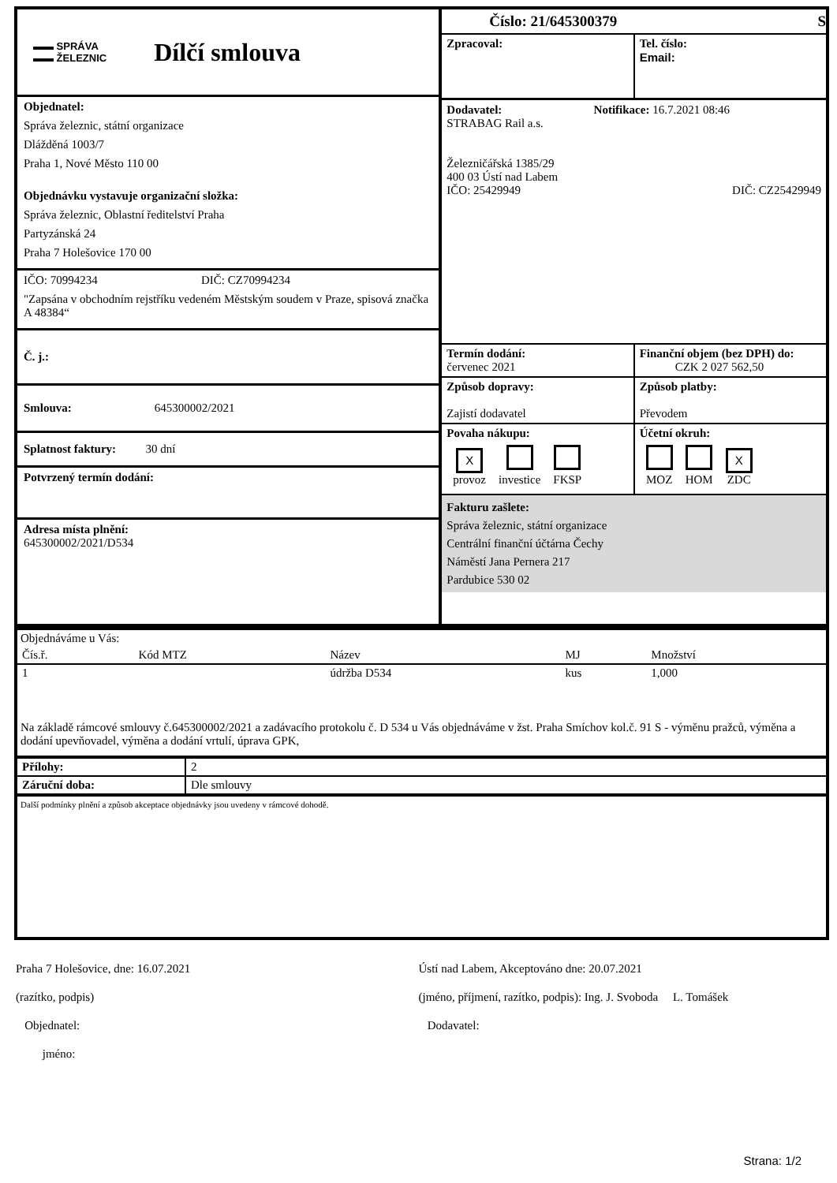▬▬ SPRÁVA
▬▬ ŽELEZNIC
Dílčí smlouva
Objednatel:
Správa železnic, státní organizace
Dlážděná 1003/7
Praha 1, Nové Město 110 00
Objednávku vystavuje organizační složka:
Správa železnic, Oblastní ředitelství Praha
Partyzánská 24
Praha 7 Holešovice 170 00
IČO: 70994234 DIČ: CZ70994234
"Zapsána v obchodním rejstříku vedeném Městským soudem v Praze, spisová značka A 48384“
Č. j.:
Smlouva: 645300002/2021
Splatnost faktury: 30 dní
Potvrzený termín dodání:
Adresa místa plnění:
645300002/2021/D534
Číslo: 21/645300379 S
Zpracoval: Tel. číslo:
Email:
Dodavatel: Notifikace: 16.7.2021 08:46
STRABAG Rail a.s.
Železničářská 1385/29
400 03 Ústí nad Labem
IČO: 25429949 DIČ: CZ25429949
Termín dodání:
červenec 2021
Finanční objem (bez DPH) do:
CZK 2 027 562,50
Způsob dopravy:
Zajistí dodavatel
Způsob platby:
Převodem
Povaha nákupu:
X
provoz
investice
FKSP
Účetní okruh:
MOZ
HOM X
ZDC
Fakturu zašlete:
Správa železnic, státní organizace
Centrální finanční účtárna Čechy
Náměstí Jana Pernera 217
Pardubice 530 02
Objednáváme u Vás:
| Čís.ř. | Kód MTZ | Název | MJ | Množství |
| --- | --- | --- | --- | --- |
| 1 | | údržba D534 | kus | 1,000 |
Na základě rámcové smlouvy č.645300002/2021 a zadávacího protokolu č. D 534 u Vás objednáváme v žst. Praha Smíchov kol.č. 91 S - výměnu pražců, výměna a dodání upevňovadel, výměna a dodání vrtulí, úprava GPK,
| Přílohy: | 2 |
| Záruční doba: | Dle smlouvy |
Další podmínky plnění a způsob akceptace objednávky jsou uvedeny v rámcové dohodě.
Praha 7 Holešovice, dne: 16.07.2021
(razítko, podpis)
Objednatel:
jméno:
Ústí nad Labem, Akceptováno dne: 20.07.2021
(jméno, příjmení, razítko, podpis): Ing. J. Svoboda L. Tomášek
Dodavatel:
Strana: 1/2